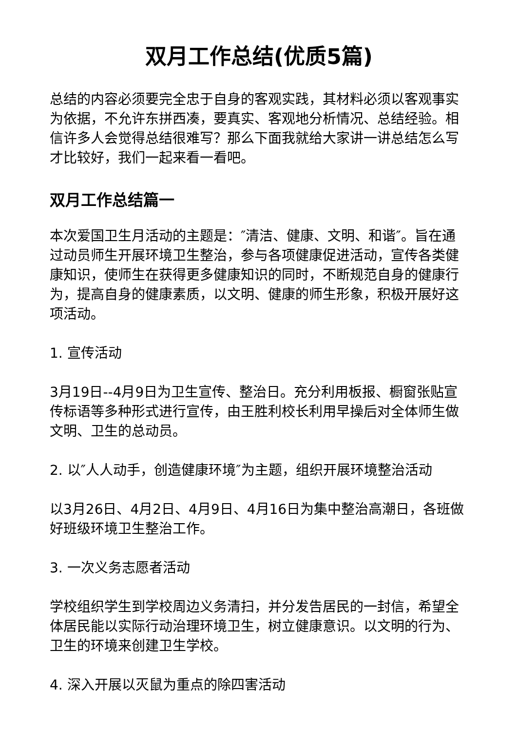双月工作总结(优质5篇)
总结的内容必须要完全忠于自身的客观实践，其材料必须以客观事实为依据，不允许东拼西凑，要真实、客观地分析情况、总结经验。相信许多人会觉得总结很难写？那么下面我就给大家讲一讲总结怎么写才比较好，我们一起来看一看吧。
双月工作总结篇一
本次爱国卫生月活动的主题是：″清洁、健康、文明、和谐″。旨在通过动员师生开展环境卫生整治，参与各项健康促进活动，宣传各类健康知识，使师生在获得更多健康知识的同时，不断规范自身的健康行为，提高自身的健康素质，以文明、健康的师生形象，积极开展好这项活动。
1. 宣传活动
3月19日--4月9日为卫生宣传、整治日。充分利用板报、橱窗张贴宣传标语等多种形式进行宣传，由王胜利校长利用早操后对全体师生做文明、卫生的总动员。
2. 以″人人动手，创造健康环境″为主题，组织开展环境整治活动
以3月26日、4月2日、4月9日、4月16日为集中整治高潮日，各班做好班级环境卫生整治工作。
3. 一次义务志愿者活动
学校组织学生到学校周边义务清扫，并分发告居民的一封信，希望全体居民能以实际行动治理环境卫生，树立健康意识。以文明的行为、卫生的环境来创建卫生学校。
4. 深入开展以灭鼠为重点的除四害活动